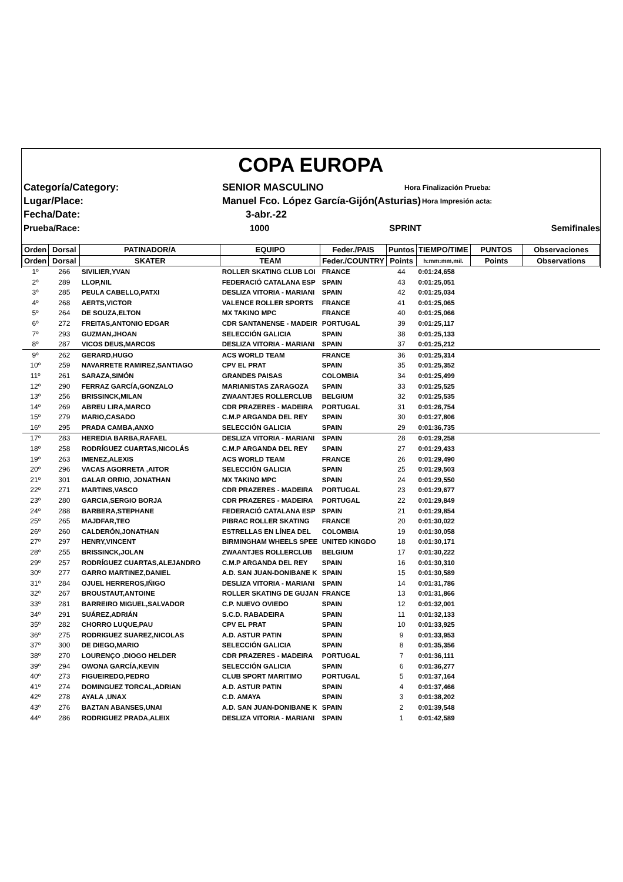COPA EUROPA
Categoría/Category: SENIOR MASCULINO
Hora Finalización Prueba:
Lugar/Place:
Manuel Fco. López García-Gijón(Asturias)
Hora Impresión acta:
Fecha/Date: 3-abr.-22
Prueba/Race: 1000 SPRINT Semifinales
| Orden | Dorsal | PATINADOR/A | EQUIPO | Feder./PAIS | Puntos | TIEMPO/TIME | PUNTOS | Observaciones |
| --- | --- | --- | --- | --- | --- | --- | --- | --- |
| Orden | Dorsal | SKATER | TEAM | Feder./COUNTRY | Points | h:mm:mm,mil. | Points | Observations |
| 1º | 266 | SIVILIER,YVAN | ROLLER SKATING CLUB LOI | FRANCE | 44 | 0:01:24,658 | | |
| 2º | 289 | LLOP,NIL | FEDERACIÓ CATALANA ESP | SPAIN | 43 | 0:01:25,051 | | |
| 3º | 285 | PEULA CABELLO,PATXI | DESLIZA VITORIA - MARIANI | SPAIN | 42 | 0:01:25,034 | | |
| 4º | 268 | AERTS,VICTOR | VALENCE ROLLER SPORTS | FRANCE | 41 | 0:01:25,065 | | |
| 5º | 264 | DE SOUZA,ELTON | MX TAKINO MPC | FRANCE | 40 | 0:01:25,066 | | |
| 6º | 272 | FREITAS,ANTONIO EDGAR | CDR SANTANENSE - MADEIR | PORTUGAL | 39 | 0:01:25,117 | | |
| 7º | 293 | GUZMAN,JHOAN | SELECCIÓN GALICIA | SPAIN | 38 | 0:01:25,133 | | |
| 8º | 287 | VICOS DEUS,MARCOS | DESLIZA VITORIA - MARIANI | SPAIN | 37 | 0:01:25,212 | | |
| 9º | 262 | GERARD,HUGO | ACS WORLD TEAM | FRANCE | 36 | 0:01:25,314 | | |
| 10º | 259 | NAVARRETE RAMIREZ,SANTIAGO | CPV EL PRAT | SPAIN | 35 | 0:01:25,352 | | |
| 11º | 261 | SARAZA,SIMÓN | GRANDES PAISAS | COLOMBIA | 34 | 0:01:25,499 | | |
| 12º | 290 | FERRAZ GARCÍA,GONZALO | MARIANISTAS ZARAGOZA | SPAIN | 33 | 0:01:25,525 | | |
| 13º | 256 | BRISSINCK,MILAN | ZWAANTJES ROLLERCLUB | BELGIUM | 32 | 0:01:25,535 | | |
| 14º | 269 | ABREU LIRA,MARCO | CDR PRAZERES - MADEIRA | PORTUGAL | 31 | 0:01:26,754 | | |
| 15º | 279 | MARIO,CASADO | C.M.P ARGANDA DEL REY | SPAIN | 30 | 0:01:27,806 | | |
| 16º | 295 | PRADA CAMBA,ANXO | SELECCIÓN GALICIA | SPAIN | 29 | 0:01:36,735 | | |
| 17º | 283 | HEREDIA BARBA,RAFAEL | DESLIZA VITORIA - MARIANI | SPAIN | 28 | 0:01:29,258 | | |
| 18º | 258 | RODRÍGUEZ CUARTAS,NICOLÁS | C.M.P ARGANDA DEL REY | SPAIN | 27 | 0:01:29,433 | | |
| 19º | 263 | IMENEZ,ALEXIS | ACS WORLD TEAM | FRANCE | 26 | 0:01:29,490 | | |
| 20º | 296 | VACAS AGORRETA ,AITOR | SELECCIÓN GALICIA | SPAIN | 25 | 0:01:29,503 | | |
| 21º | 301 | GALAR ORRIO, JONATHAN | MX TAKINO MPC | SPAIN | 24 | 0:01:29,550 | | |
| 22º | 271 | MARTINS,VASCO | CDR PRAZERES - MADEIRA | PORTUGAL | 23 | 0:01:29,677 | | |
| 23º | 280 | GARCIA,SERGIO BORJA | CDR PRAZERES - MADEIRA | PORTUGAL | 22 | 0:01:29,849 | | |
| 24º | 288 | BARBERA,STEPHANE | FEDERACIÓ CATALANA ESP | SPAIN | 21 | 0:01:29,854 | | |
| 25º | 265 | MAJDFAR,TEO | PIBRAC ROLLER SKATING | FRANCE | 20 | 0:01:30,022 | | |
| 26º | 260 | CALDERÓN,JONATHAN | ESTRELLAS EN LÍNEA DEL | COLOMBIA | 19 | 0:01:30,058 | | |
| 27º | 297 | HENRY,VINCENT | BIRMINGHAM WHEELS SPEE | UNITED KINGDO | 18 | 0:01:30,171 | | |
| 28º | 255 | BRISSINCK,JOLAN | ZWAANTJES ROLLERCLUB | BELGIUM | 17 | 0:01:30,222 | | |
| 29º | 257 | RODRÍGUEZ CUARTAS,ALEJANDRO | C.M.P ARGANDA DEL REY | SPAIN | 16 | 0:01:30,310 | | |
| 30º | 277 | GARRO MARTINEZ,DANIEL | A.D. SAN JUAN-DONIBANE K | SPAIN | 15 | 0:01:30,589 | | |
| 31º | 284 | OJUEL HERREROS,IÑIGO | DESLIZA VITORIA - MARIANI | SPAIN | 14 | 0:01:31,786 | | |
| 32º | 267 | BROUSTAUT,ANTOINE | ROLLER SKATING DE GUJAN | FRANCE | 13 | 0:01:31,866 | | |
| 33º | 281 | BARREIRO MIGUEL,SALVADOR | C.P. NUEVO OVIEDO | SPAIN | 12 | 0:01:32,001 | | |
| 34º | 291 | SUÁREZ,ADRIÁN | S.C.D. RABADEIRA | SPAIN | 11 | 0:01:32,133 | | |
| 35º | 282 | CHORRO LUQUE,PAU | CPV EL PRAT | SPAIN | 10 | 0:01:33,925 | | |
| 36º | 275 | RODRIGUEZ SUAREZ,NICOLAS | A.D. ASTUR PATIN | SPAIN | 9 | 0:01:33,953 | | |
| 37º | 300 | DE DIEGO,MARIO | SELECCIÓN GALICIA | SPAIN | 8 | 0:01:35,356 | | |
| 38º | 270 | LOURENÇO ,DIOGO HELDER | CDR PRAZERES - MADEIRA | PORTUGAL | 7 | 0:01:36,111 | | |
| 39º | 294 | OWONA GARCÍA,KEVIN | SELECCIÓN GALICIA | SPAIN | 6 | 0:01:36,277 | | |
| 40º | 273 | FIGUEIREDO,PEDRO | CLUB SPORT MARITIMO | PORTUGAL | 5 | 0:01:37,164 | | |
| 41º | 274 | DOMINGUEZ TORCAL,ADRIAN | A.D. ASTUR PATIN | SPAIN | 4 | 0:01:37,466 | | |
| 42º | 278 | AYALA ,UNAX | C.D. AMAYA | SPAIN | 3 | 0:01:38,202 | | |
| 43º | 276 | BAZTAN ABANSES,UNAI | A.D. SAN JUAN-DONIBANE K | SPAIN | 2 | 0:01:39,548 | | |
| 44º | 286 | RODRIGUEZ PRADA,ALEIX | DESLIZA VITORIA - MARIANI | SPAIN | 1 | 0:01:42,589 | | |